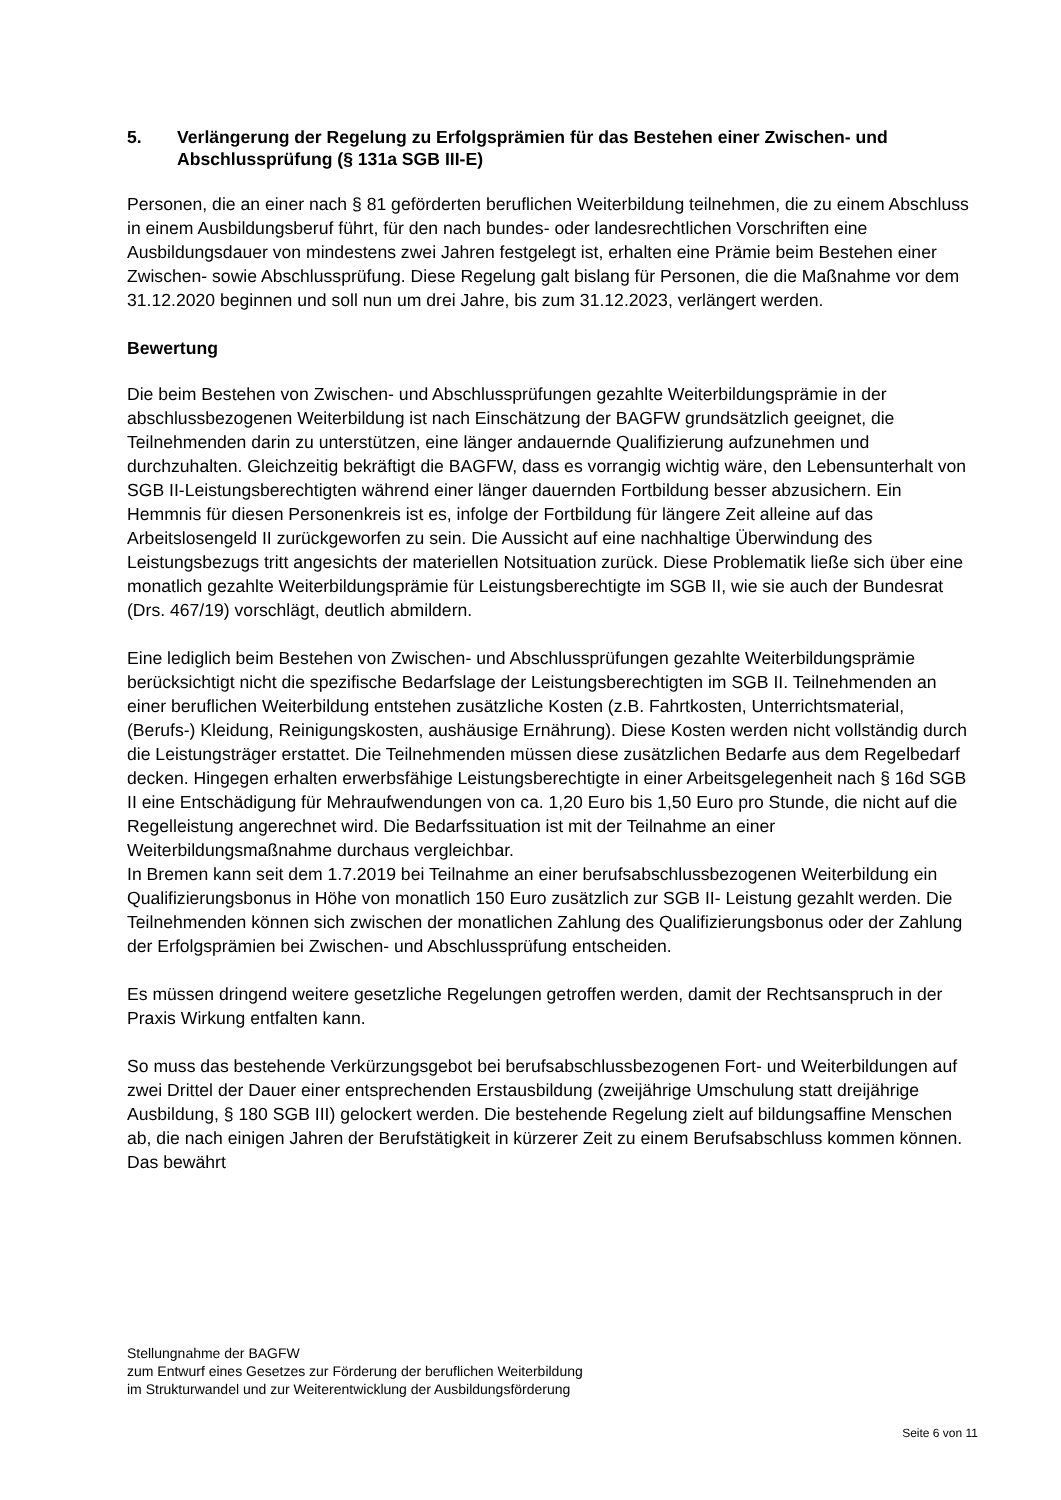5. Verlängerung der Regelung zu Erfolgsprämien für das Bestehen einer Zwischen- und Abschlussprüfung (§ 131a SGB III-E)
Personen, die an einer nach § 81 geförderten beruflichen Weiterbildung teilnehmen, die zu einem Abschluss in einem Ausbildungsberuf führt, für den nach bundes- oder landesrechtlichen Vorschriften eine Ausbildungsdauer von mindestens zwei Jahren festgelegt ist, erhalten eine Prämie beim Bestehen einer Zwischen- sowie Abschlussprüfung. Diese Regelung galt bislang für Personen, die die Maßnahme vor dem 31.12.2020 beginnen und soll nun um drei Jahre, bis zum 31.12.2023, verlängert werden.
Bewertung
Die beim Bestehen von Zwischen- und Abschlussprüfungen gezahlte Weiterbildungsprämie in der abschlussbezogenen Weiterbildung ist nach Einschätzung der BAGFW grundsätzlich geeignet, die Teilnehmenden darin zu unterstützen, eine länger andauernde Qualifizierung aufzunehmen und durchzuhalten. Gleichzeitig bekräftigt die BAGFW, dass es vorrangig wichtig wäre, den Lebensunterhalt von SGB II-Leistungsberechtigten während einer länger dauernden Fortbildung besser abzusichern. Ein Hemmnis für diesen Personenkreis ist es, infolge der Fortbildung für längere Zeit alleine auf das Arbeitslosengeld II zurückgeworfen zu sein. Die Aussicht auf eine nachhaltige Überwindung des Leistungsbezugs tritt angesichts der materiellen Notsituation zurück. Diese Problematik ließe sich über eine monatlich gezahlte Weiterbildungsprämie für Leistungsberechtigte im SGB II, wie sie auch der Bundesrat (Drs. 467/19) vorschlägt, deutlich abmildern.
Eine lediglich beim Bestehen von Zwischen- und Abschlussprüfungen gezahlte Weiterbildungsprämie berücksichtigt nicht die spezifische Bedarfslage der Leistungsberechtigten im SGB II. Teilnehmenden an einer beruflichen Weiterbildung entstehen zusätzliche Kosten (z.B. Fahrtkosten, Unterrichtsmaterial, (Berufs-) Kleidung, Reinigungskosten, aushäusige Ernährung). Diese Kosten werden nicht vollständig durch die Leistungsträger erstattet. Die Teilnehmenden müssen diese zusätzlichen Bedarfe aus dem Regelbedarf decken. Hingegen erhalten erwerbsfähige Leistungsberechtigte in einer Arbeitsgelegenheit nach § 16d SGB II eine Entschädigung für Mehraufwendungen von ca. 1,20 Euro bis 1,50 Euro pro Stunde, die nicht auf die Regelleistung angerechnet wird. Die Bedarfssituation ist mit der Teilnahme an einer Weiterbildungsmaßnahme durchaus vergleichbar.
In Bremen kann seit dem 1.7.2019 bei Teilnahme an einer berufsabschlussbezogenen Weiterbildung ein Qualifizierungsbonus in Höhe von monatlich 150 Euro zusätzlich zur SGB II- Leistung gezahlt werden. Die Teilnehmenden können sich zwischen der monatlichen Zahlung des Qualifizierungsbonus oder der Zahlung der Erfolgsprämien bei Zwischen- und Abschlussprüfung entscheiden.
Es müssen dringend weitere gesetzliche Regelungen getroffen werden, damit der Rechtsanspruch in der Praxis Wirkung entfalten kann.
So muss das bestehende Verkürzungsgebot bei berufsabschlussbezogenen Fort- und Weiterbildungen auf zwei Drittel der Dauer einer entsprechenden Erstausbildung (zweijährige Umschulung statt dreijährige Ausbildung, § 180 SGB III) gelockert werden. Die bestehende Regelung zielt auf bildungsaffine Menschen ab, die nach einigen Jahren der Berufstätigkeit in kürzerer Zeit zu einem Berufsabschluss kommen können. Das bewährt
Stellungnahme der BAGFW
zum Entwurf eines Gesetzes zur Förderung der beruflichen Weiterbildung
im Strukturwandel und zur Weiterentwicklung der Ausbildungsförderung
Seite 6 von 11